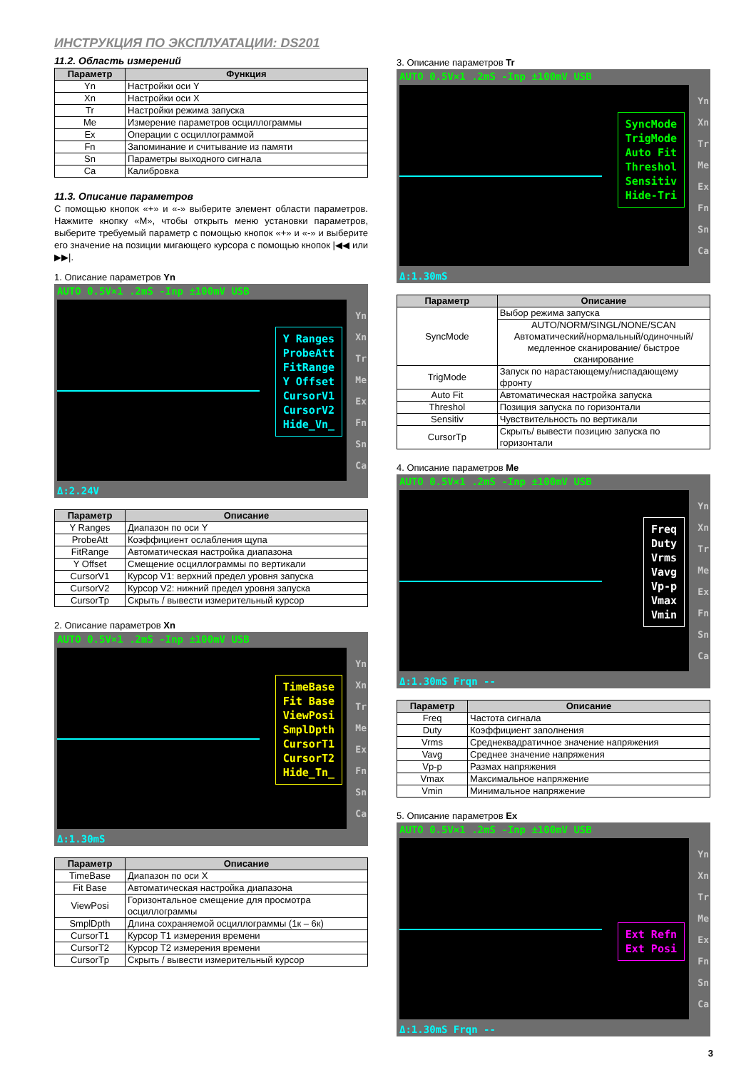ИНСТРУКЦИЯ ПО ЭКСПЛУАТАЦИИ: DS201
11.2. Область измерений
| Параметр | Функция |
| --- | --- |
| Yn | Настройки оси Y |
| Xn | Настройки оси X |
| Tr | Настройки режима запуска |
| Me | Измерение параметров осциллограммы |
| Ex | Операции с осциллограммой |
| Fn | Запоминание и считывание из памяти |
| Sn | Параметры выходного сигнала |
| Ca | Калибровка |
11.3. Описание параметров
С помощью кнопок «+» и «-» выберите элемент области параметров. Нажмите кнопку «M», чтобы открыть меню установки параметров, выберите требуемый параметр с помощью кнопок «+» и «-» и выберите его значение на позиции мигающего курсора с помощью кнопок |◀◀ или ▶▶|.
1. Описание параметров Yn
AUTO 0.5V×1 .2mS -Inp ±100mV USB
Y Ranges
ProbeAtt
FitRange
Y Offset
CursorV1
CursorV2
Hide_Vn_
Yn
Xn
Tr
Me
Ex
Fn
Sn
Ca
Δ:2.24V
| Параметр | Описание |
| --- | --- |
| Y Ranges | Диапазон по оси Y |
| ProbeAtt | Коэффициент ослабления щупа |
| FitRange | Автоматическая настройка диапазона |
| Y Offset | Смещение осциллограммы по вертикали |
| CursorV1 | Курсор V1: верхний предел уровня запуска |
| CursorV2 | Курсор V2: нижний предел уровня запуска |
| CursorTp | Скрыть / вывести измерительный курсор |
2. Описание параметров Xn
AUTO 0.5V×1 .2mS -Inp ±100mV USB
TimeBase
Fit Base
ViewPosi
SmplDpth
CursorT1
CursorT2
Hide_Tn_
Yn
Xn
Tr
Me
Ex
Fn
Sn
Ca
Δ:1.30mS
| Параметр | Описание |
| --- | --- |
| TimeBase | Диапазон по оси X |
| Fit Base | Автоматическая настройка диапазона |
| ViewPosi | Горизонтальное смещение для просмотра осциллограммы |
| SmplDpth | Длина сохраняемой осциллограммы (1к – 6к) |
| CursorT1 | Курсор T1 измерения времени |
| CursorT2 | Курсор T2 измерения времени |
| CursorTp | Скрыть / вывести измерительный курсор |
3. Описание параметров Tr
AUTO 0.5V×1 .2mS -Inp ±100mV USB
SyncMode
TrigMode
Auto Fit
Threshol
Sensitiv
Hide-Tri
Yn
Xn
Tr
Me
Ex
Fn
Sn
Ca
Δ:1.30mS
| Параметр | Описание |
| --- | --- |
| SyncMode | Выбор режима запуска |
| | AUTO/NORM/SINGL/NONE/SCAN Автоматический/нормальный/одиночный/ медленное сканирование/ быстрое сканирование |
| TrigMode | Запуск по нарастающему/ниспадающему фронту |
| Auto Fit | Автоматическая настройка запуска |
| Threshol | Позиция запуска по горизонтали |
| Sensitiv | Чувствительность по вертикали |
| CursorTp | Скрыть/ вывести позицию запуска по горизонтали |
4. Описание параметров Me
AUTO 0.5V×1 .2mS -Inp ±100mV USB
Freq
Duty
Vrms
Vavg
Vp-p
Vmax
Vmin
Yn
Xn
Tr
Me
Ex
Fn
Sn
Ca
Δ:1.30mS Frqn --
| Параметр | Описание |
| --- | --- |
| Freq | Частота сигнала |
| Duty | Коэффициент заполнения |
| Vrms | Среднеквадратичное значение напряжения |
| Vavg | Среднее значение напряжения |
| Vp-p | Размах напряжения |
| Vmax | Максимальное напряжение |
| Vmin | Минимальное напряжение |
5. Описание параметров Ex
AUTO 0.5V×1 .2mS -Inp ±100mV USB
Ext Refn
Ext Posi
Yn
Xn
Tr
Me
Ex
Fn
Sn
Ca
Δ:1.30mS Frqn --
3